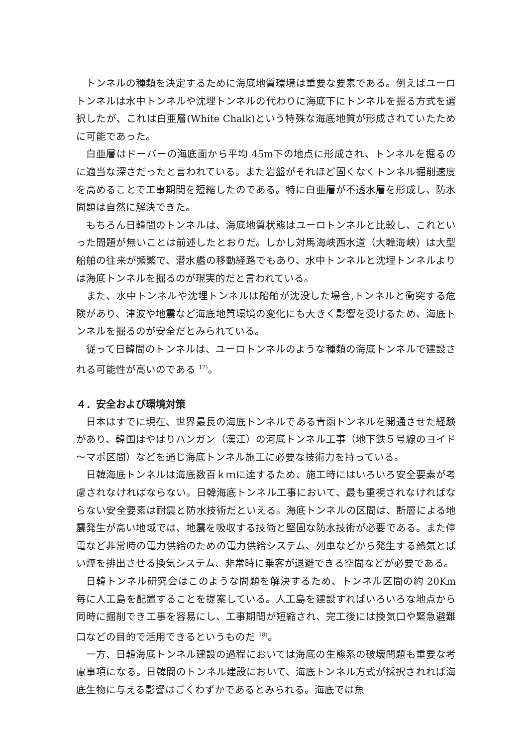トンネルの種類を決定するために海底地質環境は重要な要素である。例えばユーロトンネルは水中トンネルや沈埋トンネルの代わりに海底下にトンネルを掘る方式を選択したが、これは白亜層(White Chalk)という特殊な海底地質が形成されていたために可能であった。
白亜層はドーバーの海底面から平均 45m下の地点に形成され、トンネルを掘るのに適当な深さだったと言われている。また岩盤がそれほど固くなくトンネル掘削速度を高めることで工事期間を短縮したのである。特に白亜層が不透水層を形成し、防水問題は自然に解決できた。
もちろん日韓間のトンネルは、海底地質状態はユーロトンネルと比較し、これといった問題が無いことは前述したとおりだ。しかし対馬海峡西水道（大韓海峡）は大型船舶の往来が頻繁で、潜水艦の移動経路でもあり、水中トンネルと沈埋トンネルよりは海底トンネルを掘るのが現実的だと言われている。
また、水中トンネルや沈埋トンネルは船舶が沈没した場合,トンネルと衝突する危険があり、津波や地震など海底地質環境の変化にも大きく影響を受けるため、海底トンネルを掘るのが安全だとみられている。
従って日韓間のトンネルは、ユーロトンネルのような種類の海底トンネルで建設される可能性が高いのである <sup>17)</sup>。
４．安全および環境対策
日本はすでに現在、世界最長の海底トンネルである青函トンネルを開通させた経験があり、韓国はやはりハンガン（漢江）の河底トンネル工事（地下鉄５号線のヨイド～マポ区間）などを通じ海底トンネル施工に必要な技術力を持っている。
日韓海底トンネルは海底数百ｋｍに達するため、施工時にはいろいろ安全要素が考慮されなければならない。日韓海底トンネル工事において、最も重視されなければならない安全要素は耐震と防水技術だといえる。海底トンネルの区間は、断層による地震発生が高い地域では、地震を吸収する技術と堅固な防水技術が必要である。また停電など非常時の電力供給のための電力供給システム、列車などから発生する熱気とばい煙を排出させる換気システム、非常時に乗客が退避できる空間などが必要である。
日韓トンネル研究会はこのような問題を解決するため、トンネル区間の約 20Km 毎に人工島を配置することを提案している。人工島を建設すればいろいろな地点から同時に掘削でき工事を容易にし、工事期間が短縮され、完工後には換気口や緊急避難口などの目的で活用できるというものだ <sup>18)</sup>。
一方、日韓海底トンネル建設の過程においては海底の生態系の破壊問題も重要な考慮事項になる。日韓間のトンネル建設において、海底トンネル方式が採択されれば海底生物に与える影響はごくわずかであるとみられる。海底では魚